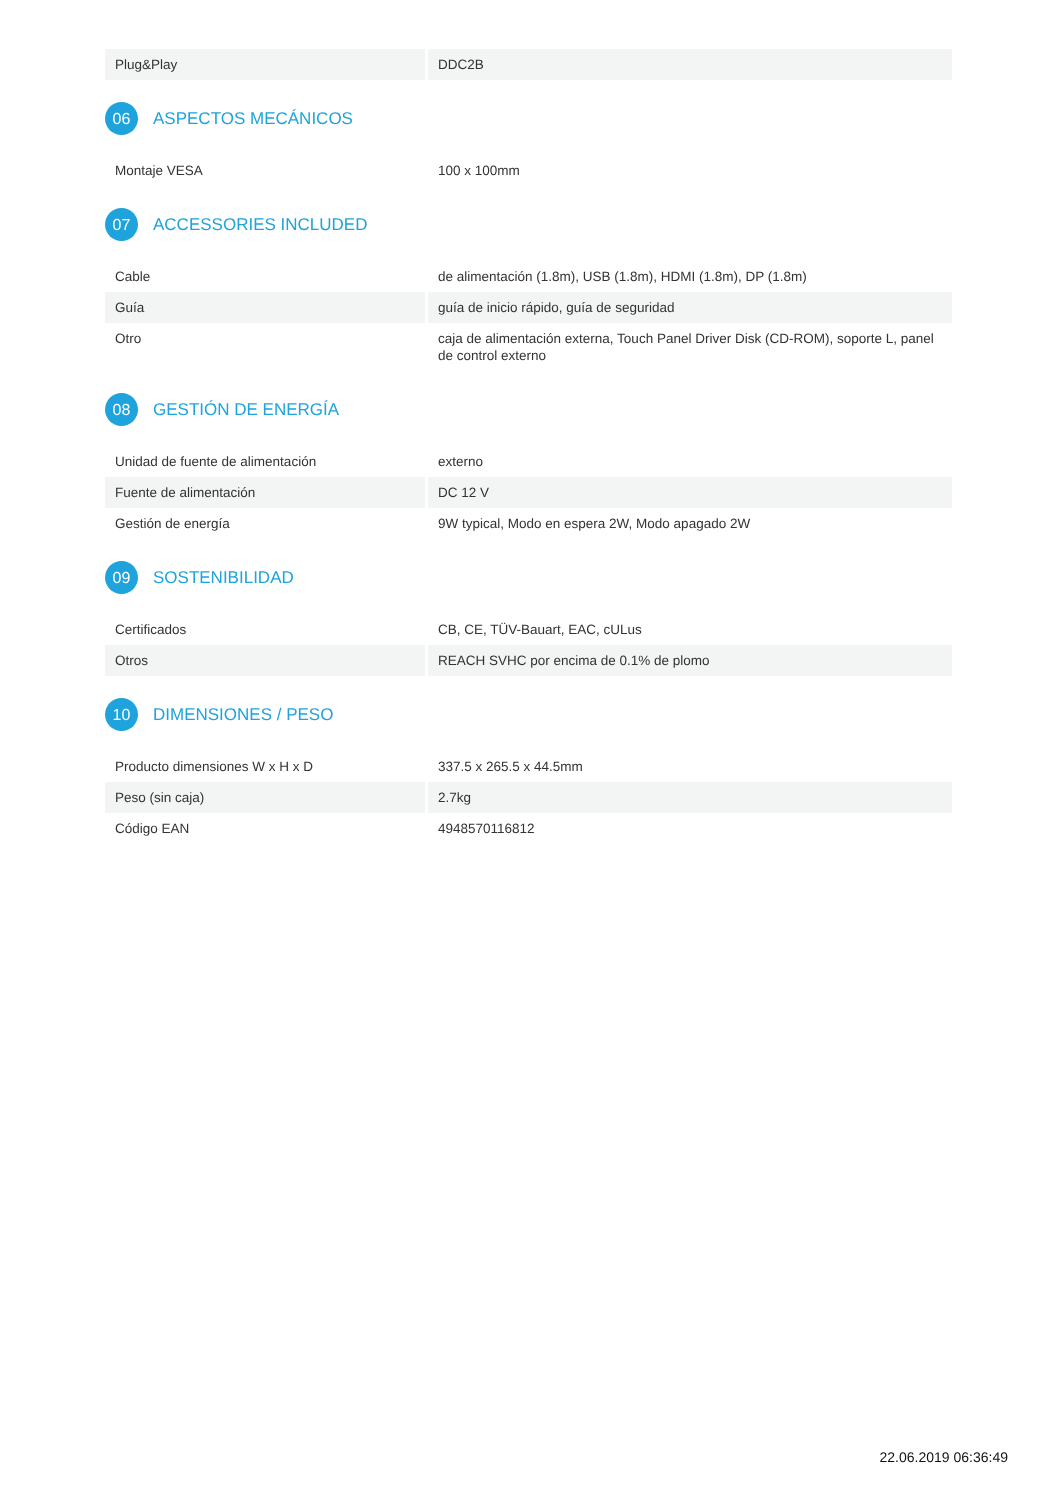| Plug&Play | DDC2B |
06 ASPECTOS MECÁNICOS
| Montaje VESA | 100 x 100mm |
07 ACCESSORIES INCLUDED
| Cable | de alimentación (1.8m), USB (1.8m), HDMI (1.8m), DP (1.8m) |
| Guía | guía de inicio rápido, guía de seguridad |
| Otro | caja de alimentación externa, Touch Panel Driver Disk (CD-ROM), soporte L, panel de control externo |
08 GESTIÓN DE ENERGÍA
| Unidad de fuente de alimentación | externo |
| Fuente de alimentación | DC 12 V |
| Gestión de energía | 9W typical, Modo en espera 2W, Modo apagado 2W |
09 SOSTENIBILIDAD
| Certificados | CB, CE, TÜV-Bauart, EAC, cULus |
| Otros | REACH SVHC por encima de 0.1% de plomo |
10 DIMENSIONES / PESO
| Producto dimensiones W x H x D | 337.5 x 265.5 x 44.5mm |
| Peso (sin caja) | 2.7kg |
| Código EAN | 4948570116812 |
22.06.2019 06:36:49